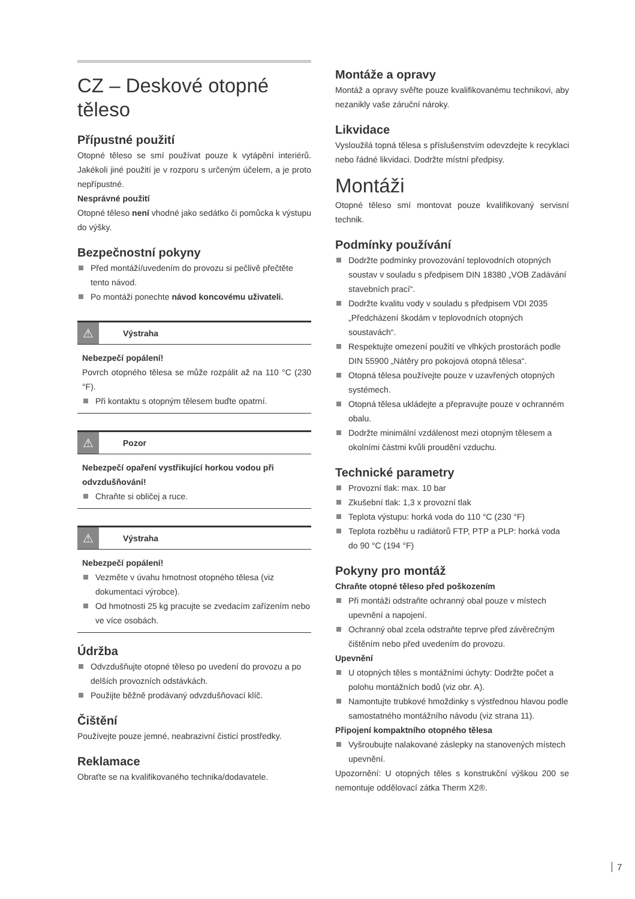CZ – Deskové otopné těleso
Přípustné použití
Otopné těleso se smí používat pouze k vytápění interiérů. Jakékoli jiné použití je v rozporu s určeným účelem, a je proto nepřípustné.
Nesprávné použití
Otopné těleso není vhodné jako sedátko či pomůcka k výstupu do výšky.
Bezpečnostní pokyny
Před montáží/uvedením do provozu si pečlivě přečtěte tento návod.
Po montáži ponechte návod koncovému uživateli.
⚠
Výstraha
Nebezpečí popálení!
Povrch otopného tělesa se může rozpálit až na 110 °C (230 °F).
Při kontaktu s otopným tělesem buďte opatrní.
⚠
Pozor
Nebezpečí opaření vystřikující horkou vodou při odvzdušňování!
Chraňte si obličej a ruce.
⚠
Výstraha
Nebezpečí popálení!
Vezměte v úvahu hmotnost otopného tělesa (viz dokumentaci výrobce).
Od hmotnosti 25 kg pracujte se zvedacím zařízením nebo ve více osobách.
Údržba
Odvzdušňujte otopné těleso po uvedení do provozu a po delších provozních odstávkách.
Použijte běžně prodávaný odvzdušňovací klíč.
Čištění
Používejte pouze jemné, neabrazivní čisticí prostředky.
Reklamace
Obraťte se na kvalifikovaného technika/dodavatele.
Montáže a opravy
Montáž a opravy svěřte pouze kvalifikovanému technikovi, aby nezanikly vaše záruční nároky.
Likvidace
Vysloužilá topná tělesa s příslušenstvím odevzdejte k recyklaci nebo řádné likvidaci. Dodržte místní předpisy.
Montáži
Otopné těleso smí montovat pouze kvalifikovaný servisní technik.
Podmínky používání
Dodržte podmínky provozování teplovodních otopných soustav v souladu s předpisem DIN 18380 „VOB Zadávání stavebních prací“.
Dodržte kvalitu vody v souladu s předpisem VDI 2035 „Předcházení škodám v teplovodních otopných soustavách“.
Respektujte omezení použití ve vlhkých prostorách podle DIN 55900 „Nátěry pro pokojová otopná tělesa“.
Otopná tělesa používejte pouze v uzavřených otopných systémech.
Otopná tělesa ukládejte a přepravujte pouze v ochranném obalu.
Dodržte minimální vzdálenost mezi otopným tělesem a okolními částmi kvůli proudění vzduchu.
Technické parametry
Provozní tlak: max. 10 bar
Zkušební tlak: 1,3 x provozní tlak
Teplota výstupu: horká voda do 110 °C (230 °F)
Teplota rozběhu u radiátorů FTP, PTP a PLP: horká voda do 90 °C (194 °F)
Pokyny pro montáž
Chraňte otopné těleso před poškozením
Při montáži odstraňte ochranný obal pouze v místech upevnění a napojení.
Ochranný obal zcela odstraňte teprve před závěrečným čištěním nebo před uvedením do provozu.
Upevnění
U otopných těles s montážními úchyty: Dodržte počet a polohu montážních bodů (viz obr. A).
Namontujte trubkové hmoždinky s výstřednou hlavou podle samostatného montážního návodu (viz strana 11).
Připojení kompaktního otopného tělesa
Vyšroubujte nalakované záslepky na stanovených místech upevnění.
Upozornění: U otopných těles s konstrukční výškou 200 se nemontuje oddělovací zátka Therm X2®.
7